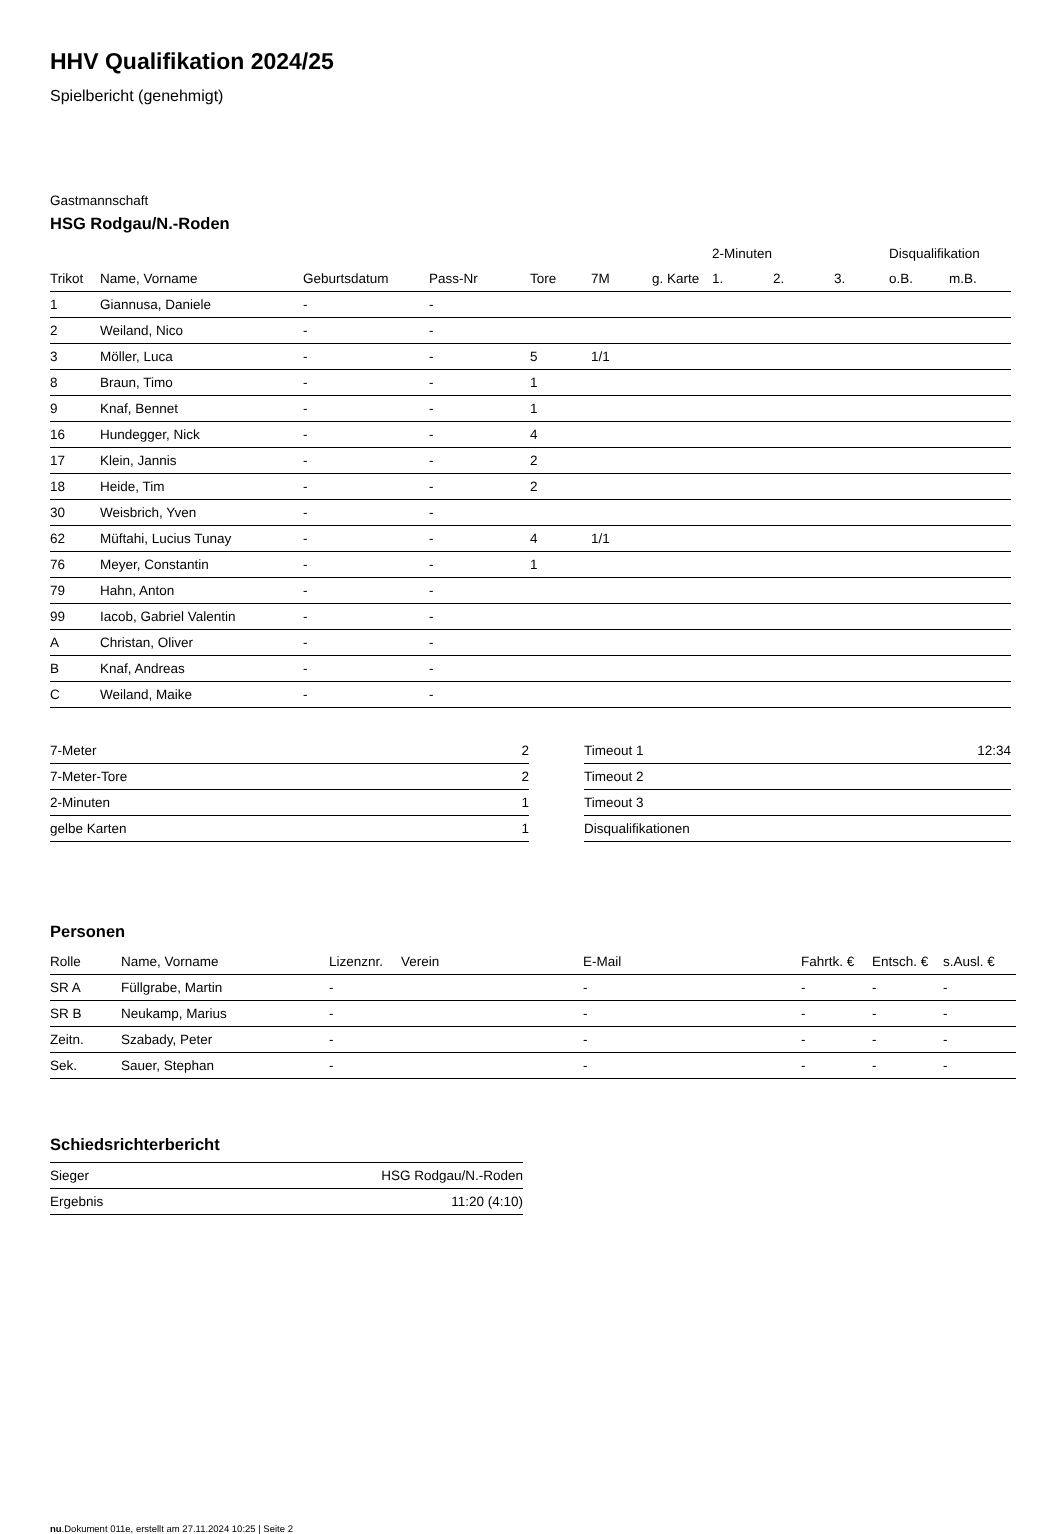HHV Qualifikation 2024/25
Spielbericht (genehmigt)
Gastmannschaft
HSG Rodgau/N.-Roden
| | | | | | | | 2-Minuten | | | Disqualifikation | |
| --- | --- | --- | --- | --- | --- | --- | --- | --- | --- | --- | --- |
| Trikot | Name, Vorname | Geburtsdatum | Pass-Nr | Tore | 7M | g. Karte | 1. | 2. | 3. | o.B. | m.B. |
| 1 | Giannusa, Daniele | - | - | | | | | | | | |
| 2 | Weiland, Nico | - | - | | | | | | | | |
| 3 | Möller, Luca | - | - | 5 | 1/1 | | | | | | |
| 8 | Braun, Timo | - | - | 1 | | | | | | | |
| 9 | Knaf, Bennet | - | - | 1 | | | | | | | |
| 16 | Hundegger, Nick | - | - | 4 | | | | | | | |
| 17 | Klein, Jannis | - | - | 2 | | | | | | | |
| 18 | Heide, Tim | - | - | 2 | | | | | | | |
| 30 | Weisbrich, Yven | - | - | | | | | | | | |
| 62 | Müftahi, Lucius Tunay | - | - | 4 | 1/1 | | | | | | |
| 76 | Meyer, Constantin | - | - | 1 | | | | | | | |
| 79 | Hahn, Anton | - | - | | | | | | | | |
| 99 | Iacob, Gabriel Valentin | - | - | | | | | | | | |
| A | Christan, Oliver | - | - | | | | | | | | |
| B | Knaf, Andreas | - | - | | | | | | | | |
| C | Weiland, Maike | - | - | | | | | | | | |
| 7-Meter | 2 |
| 7-Meter-Tore | 2 |
| 2-Minuten | 1 |
| gelbe Karten | 1 |
| Timeout 1 | 12:34 |
| Timeout 2 | |
| Timeout 3 | |
| Disqualifikationen | |
Personen
| Rolle | Name, Vorname | Lizenznr. | Verein | E-Mail | Fahrtk. € | Entsch. € | s.Ausl. € |
| --- | --- | --- | --- | --- | --- | --- | --- |
| SR A | Füllgrabe, Martin | - | | - | - | - | - |
| SR B | Neukamp, Marius | - | | - | - | - | - |
| Zeitn. | Szabady, Peter | - | | - | - | - | - |
| Sek. | Sauer, Stephan | - | | - | - | - | - |
Schiedsrichterbericht
| Sieger | HSG Rodgau/N.-Roden |
| Ergebnis | 11:20 (4:10) |
nu.Dokument 011e, erstellt am 27.11.2024 10:25 | Seite 2